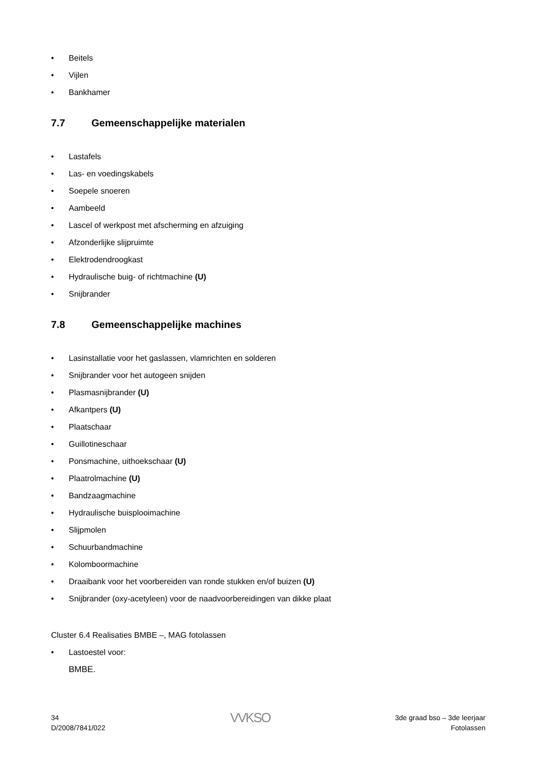• Beitels
• Vijlen
• Bankhamer
7.7 Gemeenschappelijke materialen
• Lastafels
• Las- en voedingskabels
• Soepele snoeren
• Aambeeld
• Lascel of werkpost met afscherming en afzuiging
• Afzonderlijke slijpruimte
• Elektrodendroogkast
• Hydraulische buig- of richtmachine (U)
• Snijbrander
7.8 Gemeenschappelijke machines
• Lasinstallatie voor het gaslassen, vlamrichten en solderen
• Snijbrander voor het autogeen snijden
• Plasmasnijbrander (U)
• Afkantpers (U)
• Plaatschaar
• Guillotineschaar
• Ponsmachine, uithoekschaar (U)
• Plaatrolmachine (U)
• Bandzaagmachine
• Hydraulische buisplooimachine
• Slijpmolen
• Schuurbandmachine
• Kolomboormachine
• Draaibank voor het voorbereiden van ronde stukken en/of buizen (U)
• Snijbrander (oxy-acetyleen) voor de naadvoorbereidingen van dikke plaat
Cluster 6.4 Realisaties BMBE –, MAG fotolassen
• Lastoestel voor:
BMBE.
34
D/2008/7841/022
VVKSO
3de graad bso – 3de leerjaar
Fotolassen